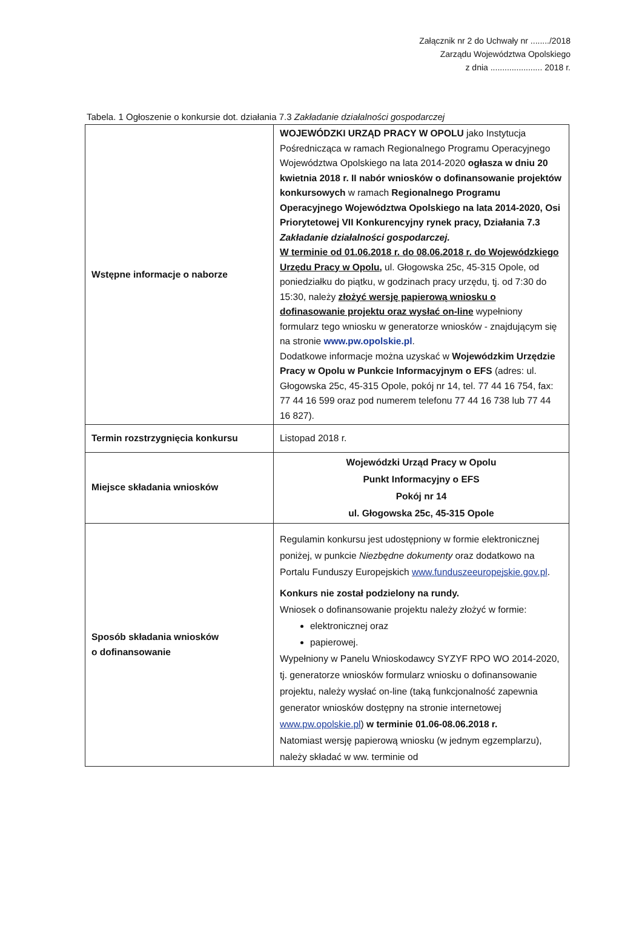Załącznik nr 2 do Uchwały nr ......../2018
Zarządu Województwa Opolskiego
z dnia ...................... 2018 r.
Tabela. 1 Ogłoszenie o konkursie dot. działania 7.3 Zakładanie działalności gospodarczej
| Wstępne informacje o naborze | WOJEWÓDZKI URZĄD PRACY W OPOLU jako Instytucja Pośrednicząca w ramach Regionalnego Programu Operacyjnego Województwa Opolskiego na lata 2014-2020 ogłasza w dniu 20 kwietnia 2018 r. II nabór wniosków o dofinansowanie projektów konkursowych w ramach Regionalnego Programu Operacyjnego Województwa Opolskiego na lata 2014-2020, Osi Priorytetowej VII Konkurencyjny rynek pracy, Działania 7.3 Zakładanie działalności gospodarczej. W terminie od 01.06.2018 r. do 08.06.2018 r. do Wojewódzkiego Urzędu Pracy w Opolu, ul. Głogowska 25c, 45-315 Opole, od poniedziałku do piątku, w godzinach pracy urzędu, tj. od 7:30 do 15:30, należy złożyć wersję papierową wniosku o dofinasowanie projektu oraz wysłać on-line wypełniony formularz tego wniosku w generatorze wniosków - znajdującym się na stronie www.pw.opolskie.pl . Dodatkowe informacje można uzyskać w Wojewódzkim Urzędzie Pracy w Opolu w Punkcie Informacyjnym o EFS (adres: ul. Głogowska 25c, 45-315 Opole, pokój nr 14, tel. 77 44 16 754, fax: 77 44 16 599 oraz pod numerem telefonu 77 44 16 738 lub 77 44 16 827). |
| Termin rozstrzygnięcia konkursu | Listopad 2018 r. |
| Miejsce składania wniosków | Wojewódzki Urząd Pracy w Opolu Punkt Informacyjny o EFS Pokój nr 14 ul. Głogowska 25c, 45-315 Opole |
| Sposób składania wniosków o dofinansowanie | Regulamin konkursu jest udostępniony w formie elektronicznej poniżej, w punkcie Niezbędne dokumenty oraz dodatkowo na Portalu Funduszy Europejskich www.funduszeeuropejskie.gov.pl . Konkurs nie został podzielony na rundy. Wniosek o dofinansowanie projektu należy złożyć w formie: elektronicznej oraz papierowej. Wypełniony w Panelu Wnioskodawcy SYZYF RPO WO 2014-2020, tj. generatorze wniosków formularz wniosku o dofinansowanie projektu, należy wysłać on-line (taką funkcjonalność zapewnia generator wniosków dostępny na stronie internetowej www.pw.opolskie.pl ) w terminie 01.06-08.06.2018 r. Natomiast wersję papierową wniosku (w jednym egzemplarzu), należy składać w ww. terminie od |